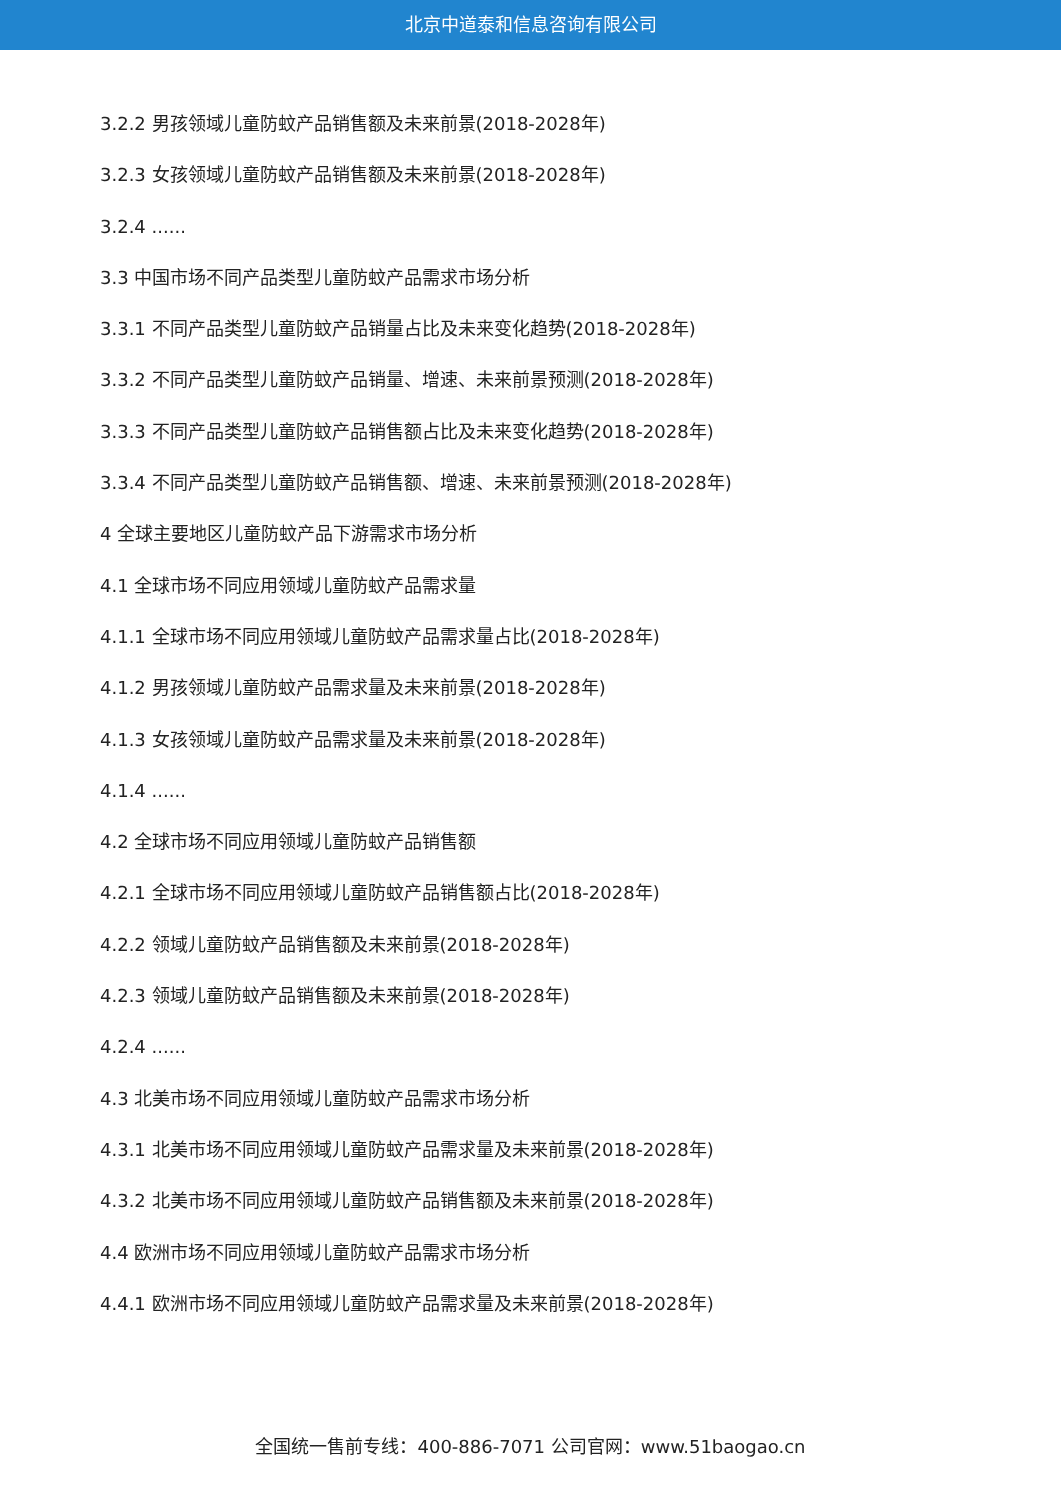北京中道泰和信息咨询有限公司
3.2.2 男孩领域儿童防蚊产品销售额及未来前景(2018-2028年)
3.2.3 女孩领域儿童防蚊产品销售额及未来前景(2018-2028年)
3.2.4 ......
3.3 中国市场不同产品类型儿童防蚊产品需求市场分析
3.3.1 不同产品类型儿童防蚊产品销量占比及未来变化趋势(2018-2028年)
3.3.2 不同产品类型儿童防蚊产品销量、增速、未来前景预测(2018-2028年)
3.3.3 不同产品类型儿童防蚊产品销售额占比及未来变化趋势(2018-2028年)
3.3.4 不同产品类型儿童防蚊产品销售额、增速、未来前景预测(2018-2028年)
4 全球主要地区儿童防蚊产品下游需求市场分析
4.1 全球市场不同应用领域儿童防蚊产品需求量
4.1.1 全球市场不同应用领域儿童防蚊产品需求量占比(2018-2028年)
4.1.2 男孩领域儿童防蚊产品需求量及未来前景(2018-2028年)
4.1.3 女孩领域儿童防蚊产品需求量及未来前景(2018-2028年)
4.1.4 ......
4.2 全球市场不同应用领域儿童防蚊产品销售额
4.2.1 全球市场不同应用领域儿童防蚊产品销售额占比(2018-2028年)
4.2.2 领域儿童防蚊产品销售额及未来前景(2018-2028年)
4.2.3 领域儿童防蚊产品销售额及未来前景(2018-2028年)
4.2.4 ......
4.3 北美市场不同应用领域儿童防蚊产品需求市场分析
4.3.1 北美市场不同应用领域儿童防蚊产品需求量及未来前景(2018-2028年)
4.3.2 北美市场不同应用领域儿童防蚊产品销售额及未来前景(2018-2028年)
4.4 欧洲市场不同应用领域儿童防蚊产品需求市场分析
4.4.1 欧洲市场不同应用领域儿童防蚊产品需求量及未来前景(2018-2028年)
全国统一售前专线：400-886-7071 公司官网：www.51baogao.cn